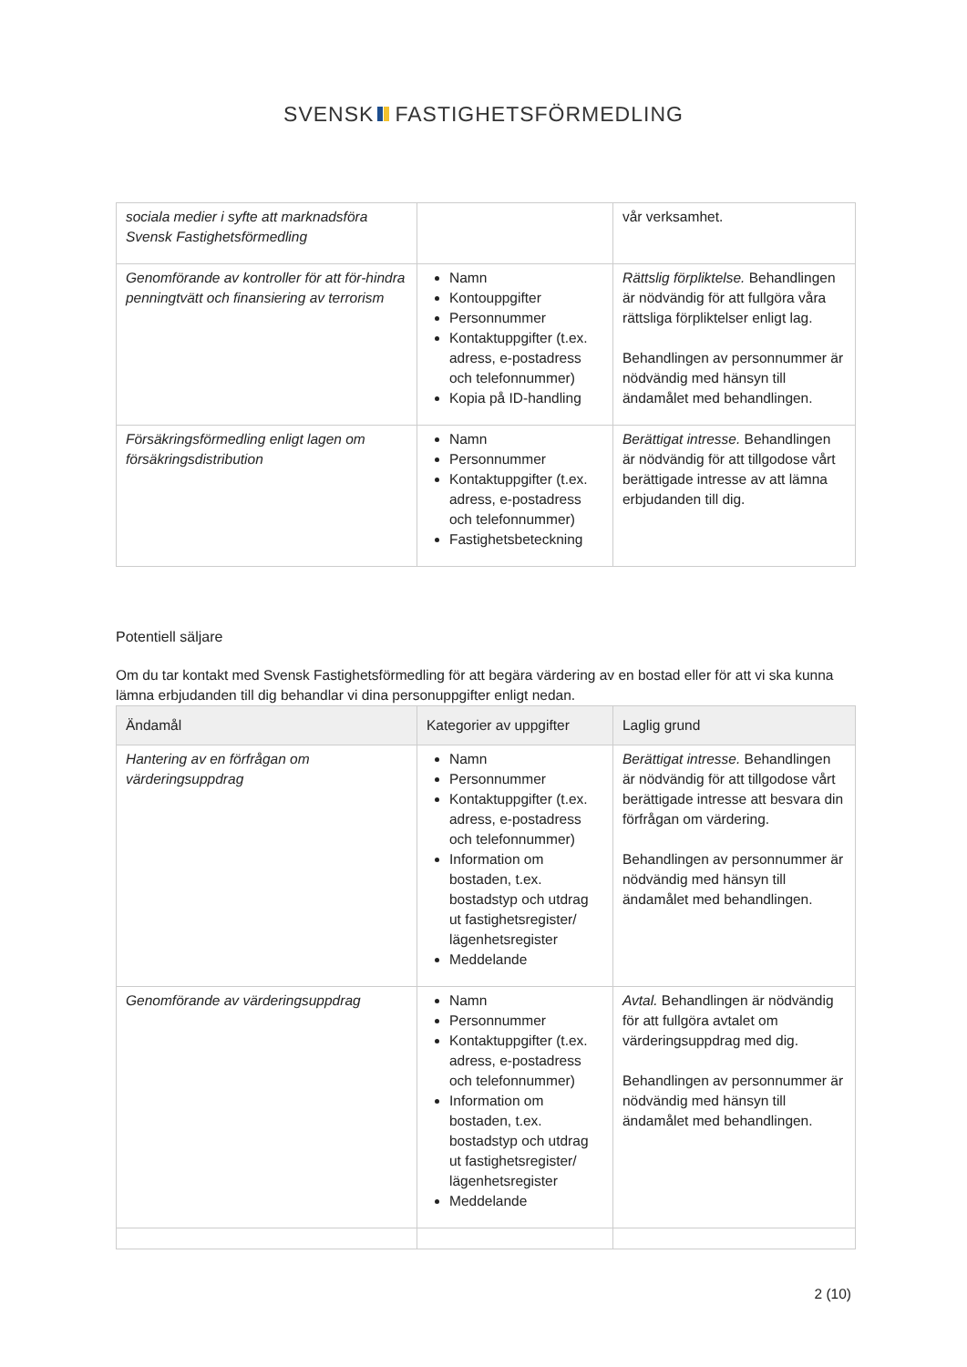SVENSK FASTIGHETSFÖRMEDLING
| sociala medier i syfte att marknadsföra Svensk Fastighetsförmedling | | vår verksamhet. |
| Genomförande av kontroller för att för-hindra penningtvätt och finansiering av terrorism | Namn Kontouppgifter Personnummer Kontaktuppgifter (t.ex. adress, e-postadress och telefonnummer) Kopia på ID-handling | Rättslig förpliktelse. Behandlingen är nödvändig för att fullgöra våra rättsliga förpliktelser enligt lag. Behandlingen av personnummer är nödvändig med hänsyn till ändamålet med behandlingen. |
| Försäkringsförmedling enligt lagen om försäkringsdistribution | Namn Personnummer Kontaktuppgifter (t.ex. adress, e-postadress och telefonnummer) Fastighetsbeteckning | Berättigat intresse. Behandlingen är nödvändig för att tillgodose vårt berättigade intresse av att lämna erbjudanden till dig. |
Potentiell säljare
Om du tar kontakt med Svensk Fastighetsförmedling för att begära värdering av en bostad eller för att vi ska kunna lämna erbjudanden till dig behandlar vi dina personuppgifter enligt nedan.
| Ändamål | Kategorier av uppgifter | Laglig grund |
| --- | --- | --- |
| Hantering av en förfrågan om värderingsuppdrag | Namn Personnummer Kontaktuppgifter (t.ex. adress, e-postadress och telefonnummer) Information om bostaden, t.ex. bostadstyp och utdrag ut fastighetsregister/ lägenhetsregister Meddelande | Berättigat intresse. Behandlingen är nödvändig för att tillgodose vårt berättigade intresse att besvara din förfrågan om värdering. Behandlingen av personnummer är nödvändig med hänsyn till ändamålet med behandlingen. |
| Genomförande av värderingsuppdrag | Namn Personnummer Kontaktuppgifter (t.ex. adress, e-postadress och telefonnummer) Information om bostaden, t.ex. bostadstyp och utdrag ut fastighetsregister/ lägenhetsregister Meddelande | Avtal. Behandlingen är nödvändig för att fullgöra avtalet om värderingsuppdrag med dig. Behandlingen av personnummer är nödvändig med hänsyn till ändamålet med behandlingen. |
2 (10)